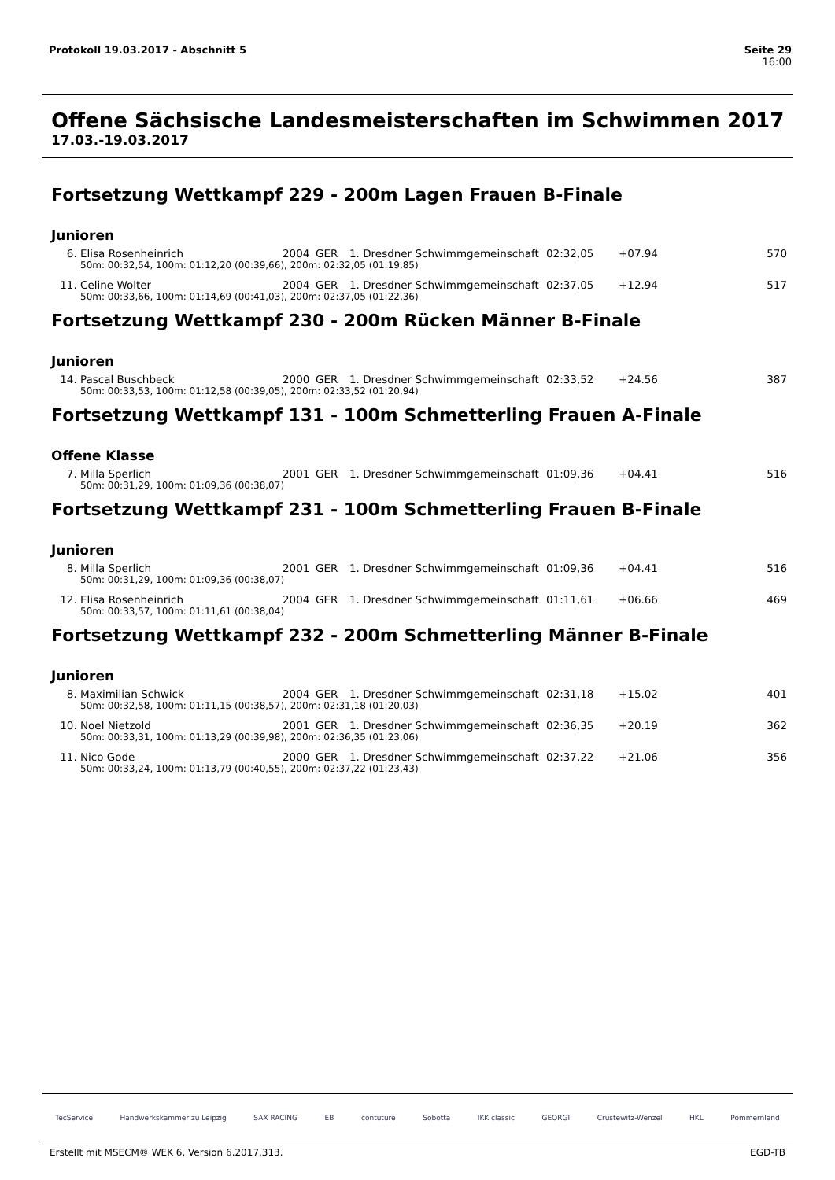Seite 29
16:00 Protokoll 19.03.2017 - Abschnitt 5
Offene Sächsische Landesmeisterschaften im Schwimmen 2017
17.03.-19.03.2017
Fortsetzung Wettkampf 229 - 200m Lagen Frauen B-Finale
Junioren
| 6. | Elisa Rosenheinrich | 2004 | GER | 1. Dresdner Schwimmgemeinschaft | 02:32,05 | +07.94 | 570 |
| | 50m: 00:32,54, 100m: 01:12,20 (00:39,66), 200m: 02:32,05 (01:19,85) | | | | | | |
| 11. | Celine Wolter | 2004 | GER | 1. Dresdner Schwimmgemeinschaft | 02:37,05 | +12.94 | 517 |
| | 50m: 00:33,66, 100m: 01:14,69 (00:41,03), 200m: 02:37,05 (01:22,36) | | | | | | |
Fortsetzung Wettkampf 230 - 200m Rücken Männer B-Finale
Junioren
| 14. | Pascal Buschbeck | 2000 | GER | 1. Dresdner Schwimmgemeinschaft | 02:33,52 | +24.56 | 387 |
| | 50m: 00:33,53, 100m: 01:12,58 (00:39,05), 200m: 02:33,52 (01:20,94) | | | | | | |
Fortsetzung Wettkampf 131 - 100m Schmetterling Frauen A-Finale
Offene Klasse
| 7. | Milla Sperlich | 2001 | GER | 1. Dresdner Schwimmgemeinschaft | 01:09,36 | +04.41 | 516 |
| | 50m: 00:31,29, 100m: 01:09,36 (00:38,07) | | | | | | |
Fortsetzung Wettkampf 231 - 100m Schmetterling Frauen B-Finale
Junioren
| 8. | Milla Sperlich | 2001 | GER | 1. Dresdner Schwimmgemeinschaft | 01:09,36 | +04.41 | 516 |
| | 50m: 00:31,29, 100m: 01:09,36 (00:38,07) | | | | | | |
| 12. | Elisa Rosenheinrich | 2004 | GER | 1. Dresdner Schwimmgemeinschaft | 01:11,61 | +06.66 | 469 |
| | 50m: 00:33,57, 100m: 01:11,61 (00:38,04) | | | | | | |
Fortsetzung Wettkampf 232 - 200m Schmetterling Männer B-Finale
Junioren
| 8. | Maximilian Schwick | 2004 | GER | 1. Dresdner Schwimmgemeinschaft | 02:31,18 | +15.02 | 401 |
| | 50m: 00:32,58, 100m: 01:11,15 (00:38,57), 200m: 02:31,18 (01:20,03) | | | | | | |
| 10. | Noel Nietzold | 2001 | GER | 1. Dresdner Schwimmgemeinschaft | 02:36,35 | +20.19 | 362 |
| | 50m: 00:33,31, 100m: 01:13,29 (00:39,98), 200m: 02:36,35 (01:23,06) | | | | | | |
| 11. | Nico Gode | 2000 | GER | 1. Dresdner Schwimmgemeinschaft | 02:37,22 | +21.06 | 356 |
| | 50m: 00:33,24, 100m: 01:13,79 (00:40,55), 200m: 02:37,22 (01:23,43) | | | | | | |
TecService Handwerkskammer zu Leipzig SAX RACING EB contuture Sobotta IKK classic GEORGI Crustewitz-Wenzel HKL Pommernland
EGD-TB Erstellt mit MSECM® WEK 6, Version 6.2017.313.